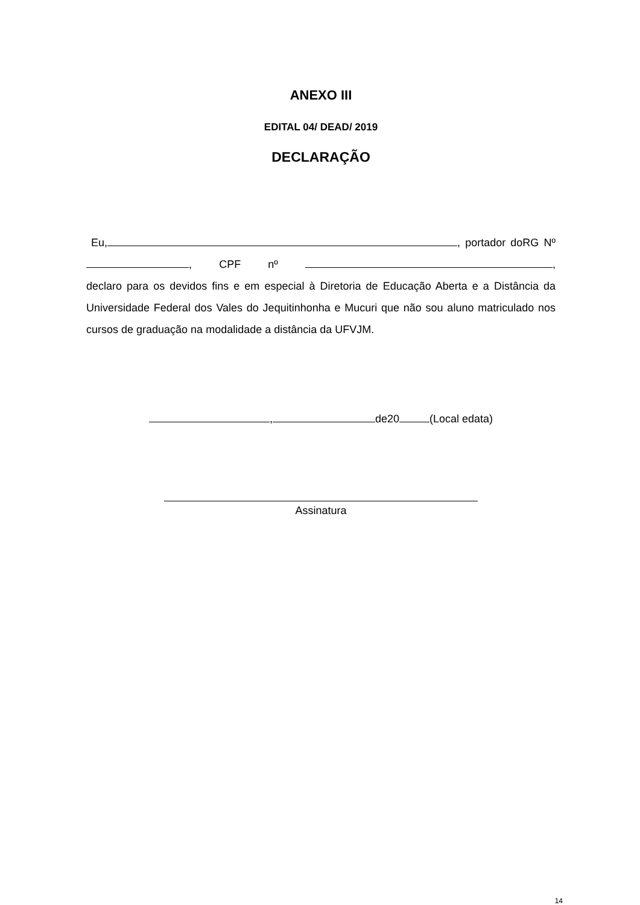ANEXO III
EDITAL 04/ DEAD/ 2019
DECLARAÇÃO
Eu, , portador doRG Nº , CPF nº , declaro para os devidos fins e em especial à Diretoria de Educação Aberta e a Distância da Universidade Federal dos Vales do Jequitinhonha e Mucuri que não sou aluno matriculado nos cursos de graduação na modalidade a distância da UFVJM.
, de20 (Local edata)
Assinatura
14